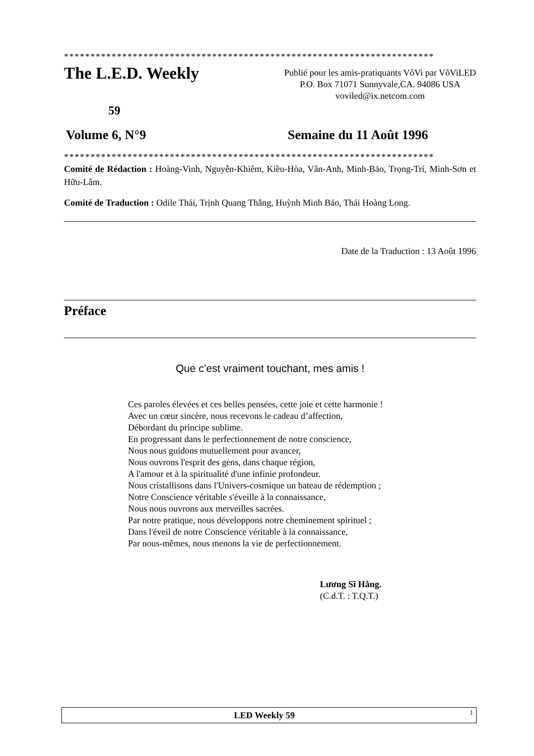**********************************************************************
The L.E.D. Weekly
Publié pour les amis-pratiquants VôVi par VôViLED
P.O. Box 71071 Sunnyvale,CA. 94086 USA
voviled@ix.netcom.com
59
Volume 6, N°9 Semaine du 11 Août 1996
**********************************************************************
Comité de Rédaction : Hoàng-Vinh, Nguyễn-Khiêm, Kiều-Hòa, Vân-Anh, Minh-Bảo, Trọng-Trí, Minh-Sơn et Hữu-Lâm.
Comité de Traduction : Odile Thái, Trịnh Quang Thắng, Huỳnh Minh Bảo, Thái Hoàng Long.
Date de la Traduction : 13 Août 1996
Préface
Que c’est vraiment touchant, mes amis !
Ces paroles élevées et ces belles pensées, cette joie et cette harmonie !
Avec un cœur sincère, nous recevons le cadeau d’affection,
Débordant du principe sublime.
En progressant dans le perfectionnement de notre conscience,
Nous nous guidons mutuellement pour avancer,
Nous ouvrons l'esprit des gens, dans chaque région,
A l'amour et à la spiritualité d'une infinie profondeur.
Nous cristallisons dans l'Univers-cosmique un bateau de rédemption ;
Notre Conscience véritable s'éveille à la connaissance,
Nous nous ouvrons aux merveilles sacrées.
Par notre pratique, nous développons notre cheminement spirituel ;
Dans l'éveil de notre Conscience véritable à la connaissance,
Par nous-mêmes, nous menons la vie de perfectionnement.
Lương Sĩ Hằng.
(C.d.T. : T.Q.T.)
LED Weekly 59 1